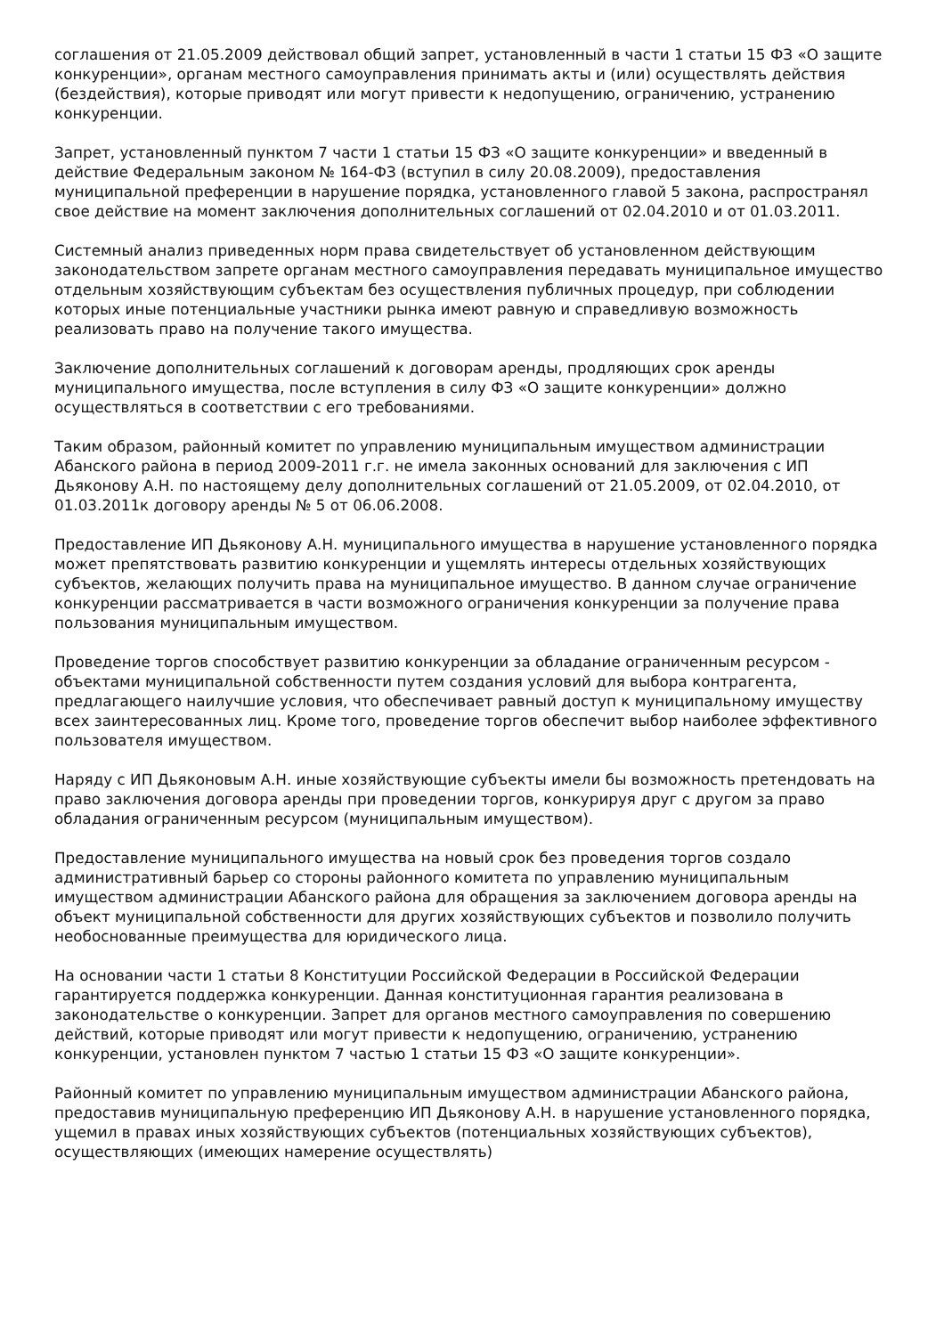соглашения от 21.05.2009 действовал общий запрет, установленный в части 1 статьи 15 ФЗ «О защите конкуренции», органам местного самоуправления принимать акты и (или) осуществлять действия (бездействия), которые приводят или могут привести к недопущению, ограничению, устранению конкуренции.
Запрет, установленный пунктом 7 части 1 статьи 15 ФЗ «О защите конкуренции» и введенный в действие Федеральным законом № 164-ФЗ (вступил в силу 20.08.2009), предоставления муниципальной преференции в нарушение порядка, установленного главой 5 закона, распространял свое действие на момент заключения дополнительных соглашений от 02.04.2010 и от 01.03.2011.
Системный анализ приведенных норм права свидетельствует об установленном действующим законодательством запрете органам местного самоуправления передавать муниципальное имущество отдельным хозяйствующим субъектам без осуществления публичных процедур, при соблюдении которых иные потенциальные участники рынка имеют равную и справедливую возможность реализовать право на получение такого имущества.
Заключение дополнительных соглашений к договорам аренды, продляющих срок аренды муниципального имущества, после вступления в силу ФЗ «О защите конкуренции» должно осуществляться в соответствии с его требованиями.
Таким образом, районный комитет по управлению муниципальным имуществом администрации Абанского района в период 2009-2011 г.г. не имела законных оснований для заключения с ИП Дьяконову А.Н. по настоящему делу дополнительных соглашений от 21.05.2009, от 02.04.2010, от 01.03.2011к договору аренды № 5 от 06.06.2008.
Предоставление ИП Дьяконову А.Н. муниципального имущества в нарушение установленного порядка может препятствовать развитию конкуренции и ущемлять интересы отдельных хозяйствующих субъектов, желающих получить права на муниципальное имущество. В данном случае ограничение конкуренции рассматривается в части возможного ограничения конкуренции за получение права пользования муниципальным имуществом.
Проведение торгов способствует развитию конкуренции за обладание ограниченным ресурсом - объектами муниципальной собственности путем создания условий для выбора контрагента, предлагающего наилучшие условия, что обеспечивает равный доступ к муниципальному имуществу всех заинтересованных лиц. Кроме того, проведение торгов обеспечит выбор наиболее эффективного пользователя имуществом.
Наряду с ИП Дьяконовым А.Н. иные хозяйствующие субъекты имели бы возможность претендовать на право заключения договора аренды при проведении торгов, конкурируя друг с другом за право обладания ограниченным ресурсом (муниципальным имуществом).
Предоставление муниципального имущества на новый срок без проведения торгов создало административный барьер со стороны районного комитета по управлению муниципальным имуществом администрации Абанского района для обращения за заключением договора аренды на объект муниципальной собственности для других хозяйствующих субъектов и позволило получить необоснованные преимущества для юридического лица.
На основании части 1 статьи 8 Конституции Российской Федерации в Российской Федерации гарантируется поддержка конкуренции. Данная конституционная гарантия реализована в законодательстве о конкуренции. Запрет для органов местного самоуправления по совершению действий, которые приводят или могут привести к недопущению, ограничению, устранению конкуренции, установлен пунктом 7 частью 1 статьи 15 ФЗ «О защите конкуренции».
Районный комитет по управлению муниципальным имуществом администрации Абанского района, предоставив муниципальную преференцию ИП Дьяконову А.Н. в нарушение установленного порядка, ущемил в правах иных хозяйствующих субъектов (потенциальных хозяйствующих субъектов), осуществляющих (имеющих намерение осуществлять)